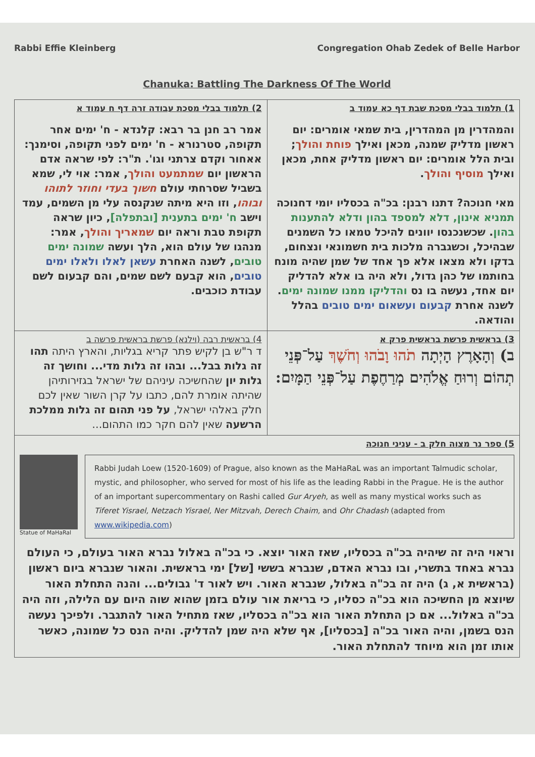Rabbi Effie Kleinberg Congregation Ohab Zedek of Belle Harbor
Chanuka: Battling The Darkness Of The World
| 1) תלמוד בבלי מסכת שבת דף כא עמוד ב והמהדרין מן המהדרין, בית שמאי אומרים: יום ראשון מדליק שמנה, מכאן ואילך פוחת והולך ; ובית הלל אומרים: יום ראשון מדליק אחת, מכאן ואילך מוסיף והולך . מאי חנוכה? דתנו רבנן: בכ"ה בכסליו יומי דחנוכה תמניא אינון, דלא למספד בהון ודלא להתענות בהון . שכשנכנסו יוונים להיכל טמאו כל השמנים שבהיכל, וכשגברה מלכות בית חשמונאי ונצחום, בדקו ולא מצאו אלא פך אחד של שמן שהיה מונח בחותמו של כהן גדול, ולא היה בו אלא להדליק יום אחד, נעשה בו נס והדליקו ממנו שמונה ימים . לשנה אחרת קבעום ועשאום ימים טובים בהלל והודאה. | 2) תלמוד בבלי מסכת עבודה זרה דף ח עמוד א אמר רב חנן בר רבא: קלנדא - ח' ימים אחר תקופה, סטרנורא - ח' ימים לפני תקופה, וסימנך: אאחור וקדם צרתני וגו'. ת"ר: לפי שראה אדם הראשון יום שמתמעט והולך , אמר: אוי לי, שמא בשביל שסרחתי עולם חשוך בעדי וחוזר לתוהו ובוהו , וזו היא מיתה שנקנסה עלי מן השמים, עמד וישב ח' ימים בתענית [ובתפלה] , כיון שראה תקופת טבת וראה יום שמאריך והולך , אמר: מנהגו של עולם הוא, הלך ועשה שמונה ימים טובים , לשנה האחרת עשאן לאלו ולאלו ימים טובים , הוא קבעם לשם שמים, והם קבעום לשם עבודת כוכבים. |
| 3) בראשית פרשת בראשית פרק א ב) וְהָאָרֶץ הָיְתָה תֹהוּ וָבֹהוּ וְחֹשֶׁךְ עַל־פְּנֵי תְהוֹם וְרוּחַ אֱלֹהִים מְרַחֶפֶת עַל־פְּנֵי הַמָּיִם: | 4) בראשית רבה (וילנא) פרשת בראשית פרשה ב ד ר"ש בן לקיש פתר קריא בגליות, והארץ היתה תהו זה גלות בבל... ובהו זה גלות מדי... וחושך זה גלות יון שהחשיכה עיניהם של ישראל בגזירותיהן שהיתה אומרת להם, כתבו על קרן השור שאין לכם חלק באלהי ישראל, על פני תהום זה גלות ממלכת הרשעה שאין להם חקר כמו התהום... |
| 5) ספר נר מצוה חלק ב - עניני חנוכה Statue of MaHaRal Rabbi Judah Loew (1520-1609) of Prague, also known as the MaHaRaL was an important Talmudic scholar, mystic, and philosopher, who served for most of his life as the leading Rabbi in the Prague. He is the author of an important supercommentary on Rashi called Gur Aryeh , as well as many mystical works such as Tiferet Yisrael, Netzach Yisrael, Ner Mitzvah, Derech Chaim, and Ohr Chadash (adapted from www.wikipedia.com ) וראוי היה זה שיהיה בכ"ה בכסליו, שאז האור יוצא. כי בכ"ה באלול נברא האור בעולם, כי העולם נברא באחד בתשרי, ובו נברא האדם, שנברא בששי [של] ימי בראשית. והאור שנברא ביום ראשון (בראשית א, ג) היה זה בכ"ה באלול, שנברא האור. ויש לאור ד' גבולים... והנה התחלת האור שיוצא מן החשיכה הוא בכ"ה כסליו, כי בריאת אור עולם בזמן שהוא שוה היום עם הלילה, וזה היה בכ"ה באלול... אם כן התחלת האור הוא בכ"ה בכסליו, שאז מתחיל האור להתגבר. ולפיכך נעשה הנס בשמן, והיה האור בכ"ה [בכסליו], אף שלא היה שמן להדליק. והיה הנס כל שמונה, כאשר אותו זמן הוא מיוחד להתחלת האור. | |